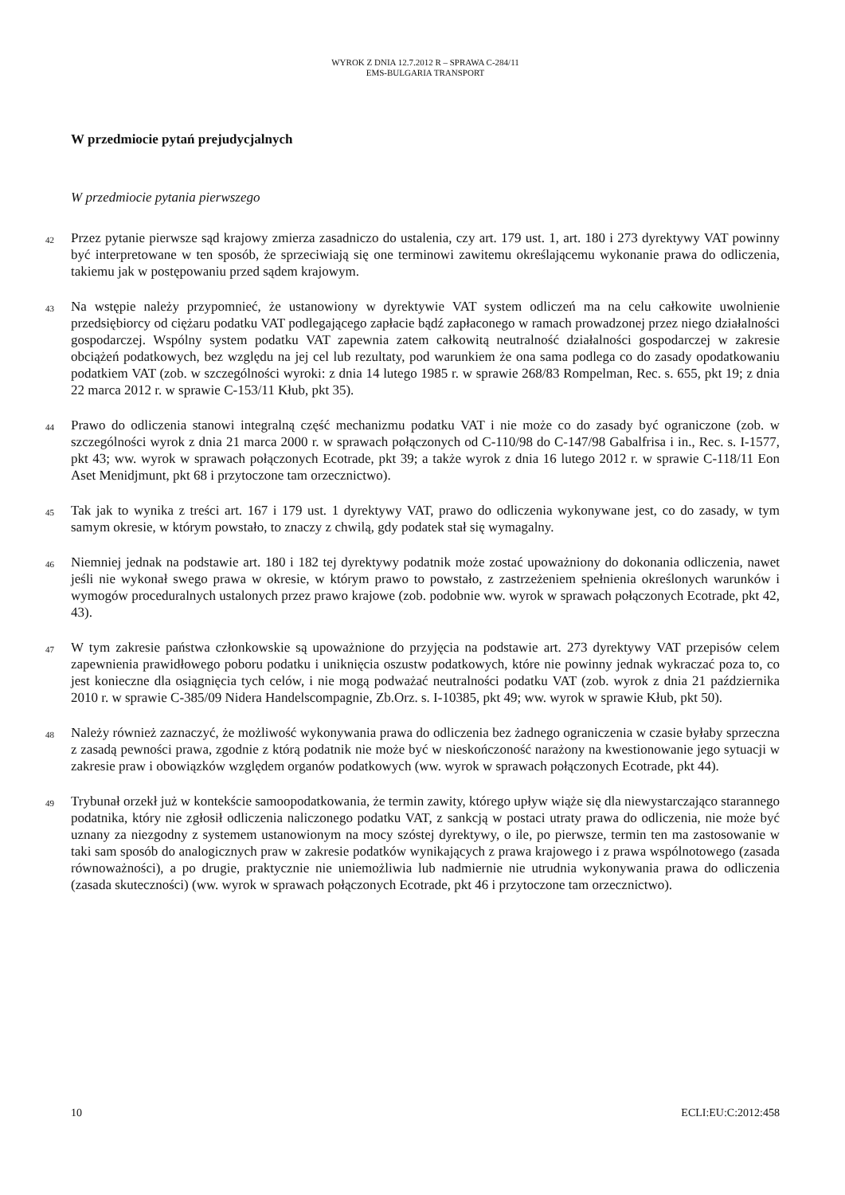WYROK Z DNIA 12.7.2012 R – SPRAWA C-284/11
EMS-BULGARIA TRANSPORT
W przedmiocie pytań prejudycjalnych
W przedmiocie pytania pierwszego
42
Przez pytanie pierwsze sąd krajowy zmierza zasadniczo do ustalenia, czy art. 179 ust. 1, art. 180 i 273 dyrektywy VAT powinny być interpretowane w ten sposób, że sprzeciwiają się one terminowi zawitemu określającemu wykonanie prawa do odliczenia, takiemu jak w postępowaniu przed sądem krajowym.
43
Na wstępie należy przypomnieć, że ustanowiony w dyrektywie VAT system odliczeń ma na celu całkowite uwolnienie przedsiębiorcy od ciężaru podatku VAT podlegającego zapłacie bądź zapłaconego w ramach prowadzonej przez niego działalności gospodarczej. Wspólny system podatku VAT zapewnia zatem całkowitą neutralność działalności gospodarczej w zakresie obciążeń podatkowych, bez względu na jej cel lub rezultaty, pod warunkiem że ona sama podlega co do zasady opodatkowaniu podatkiem VAT (zob. w szczególności wyroki: z dnia 14 lutego 1985 r. w sprawie 268/83 Rompelman, Rec. s. 655, pkt 19; z dnia 22 marca 2012 r. w sprawie C-153/11 Kłub, pkt 35).
44
Prawo do odliczenia stanowi integralną część mechanizmu podatku VAT i nie może co do zasady być ograniczone (zob. w szczególności wyrok z dnia 21 marca 2000 r. w sprawach połączonych od C-110/98 do C-147/98 Gabalfrisa i in., Rec. s. I-1577, pkt 43; ww. wyrok w sprawach połączonych Ecotrade, pkt 39; a także wyrok z dnia 16 lutego 2012 r. w sprawie C-118/11 Eon Aset Menidjmunt, pkt 68 i przytoczone tam orzecznictwo).
45
Tak jak to wynika z treści art. 167 i 179 ust. 1 dyrektywy VAT, prawo do odliczenia wykonywane jest, co do zasady, w tym samym okresie, w którym powstało, to znaczy z chwilą, gdy podatek stał się wymagalny.
46
Niemniej jednak na podstawie art. 180 i 182 tej dyrektywy podatnik może zostać upoważniony do dokonania odliczenia, nawet jeśli nie wykonał swego prawa w okresie, w którym prawo to powstało, z zastrzeżeniem spełnienia określonych warunków i wymogów proceduralnych ustalonych przez prawo krajowe (zob. podobnie ww. wyrok w sprawach połączonych Ecotrade, pkt 42, 43).
47
W tym zakresie państwa członkowskie są upoważnione do przyjęcia na podstawie art. 273 dyrektywy VAT przepisów celem zapewnienia prawidłowego poboru podatku i uniknięcia oszustw podatkowych, które nie powinny jednak wykraczać poza to, co jest konieczne dla osiągnięcia tych celów, i nie mogą podważać neutralności podatku VAT (zob. wyrok z dnia 21 października 2010 r. w sprawie C-385/09 Nidera Handelscompagnie, Zb.Orz. s. I-10385, pkt 49; ww. wyrok w sprawie Kłub, pkt 50).
48
Należy również zaznaczyć, że możliwość wykonywania prawa do odliczenia bez żadnego ograniczenia w czasie byłaby sprzeczna z zasadą pewności prawa, zgodnie z którą podatnik nie może być w nieskończoność narażony na kwestionowanie jego sytuacji w zakresie praw i obowiązków względem organów podatkowych (ww. wyrok w sprawach połączonych Ecotrade, pkt 44).
49
Trybunał orzekł już w kontekście samoopodatkowania, że termin zawity, którego upływ wiąże się dla niewystarczająco starannego podatnika, który nie zgłosił odliczenia naliczonego podatku VAT, z sankcją w postaci utraty prawa do odliczenia, nie może być uznany za niezgodny z systemem ustanowionym na mocy szóstej dyrektywy, o ile, po pierwsze, termin ten ma zastosowanie w taki sam sposób do analogicznych praw w zakresie podatków wynikających z prawa krajowego i z prawa wspólnotowego (zasada równoważności), a po drugie, praktycznie nie uniemożliwia lub nadmiernie nie utrudnia wykonywania prawa do odliczenia (zasada skuteczności) (ww. wyrok w sprawach połączonych Ecotrade, pkt 46 i przytoczone tam orzecznictwo).
10 ECLI:EU:C:2012:458